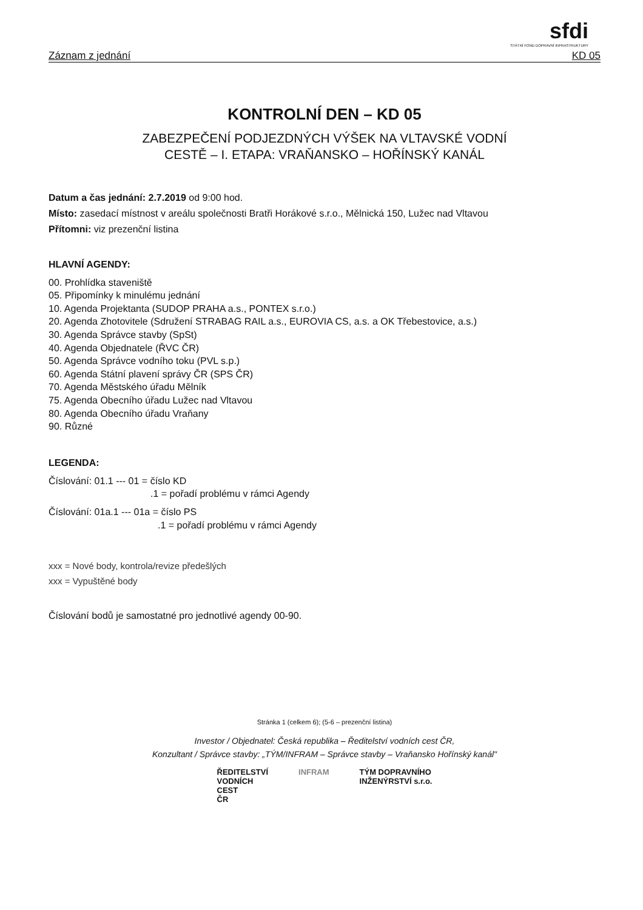sfdi
STÁTNÍ FOND DOPRAVNÍ INFRASTRUKTURY
Záznam z jednání KD 05
KONTROLNÍ DEN – KD 05
ZABEZPEČENÍ PODJEZDNÝCH VÝŠEK NA VLTAVSKÉ VODNÍ
CESTĚ – I. ETAPA: VRAŇANSKO – HOŘÍNSKÝ KANÁL
Datum a čas jednání: 2.7.2019 od 9:00 hod.
Místo: zasedací místnost v areálu společnosti Bratři Horákové s.r.o., Mělnická 150, Lužec nad Vltavou
Přítomni: viz prezenční listina
HLAVNÍ AGENDY:
00. Prohlídka staveniště
05. Připomínky k minulému jednání
10. Agenda Projektanta (SUDOP PRAHA a.s., PONTEX s.r.o.)
20. Agenda Zhotovitele (Sdružení STRABAG RAIL a.s., EUROVIA CS, a.s. a OK Třebestovice, a.s.)
30. Agenda Správce stavby (SpSt)
40. Agenda Objednatele (ŘVC ČR)
50. Agenda Správce vodního toku (PVL s.p.)
60. Agenda Státní plavení správy ČR (SPS ČR)
70. Agenda Městského úřadu Mělník
75. Agenda Obecního úřadu Lužec nad Vltavou
80. Agenda Obecního úřadu Vraňany
90. Různé
LEGENDA:
Číslování: 01.1 --- 01 = číslo KD
.1 = pořadí problému v rámci Agendy
Číslování: 01a.1 --- 01a = číslo PS
.1 = pořadí problému v rámci Agendy
xxx = Nové body, kontrola/revize předešlých
xxx = Vypuštěné body
Číslování bodů je samostatné pro jednotlivé agendy 00-90.
Stránka 1 (celkem 6); (5-6 – prezenční listina)
Investor / Objednatel: Česká republika – Ředitelství vodních cest ČR,
Konzultant / Správce stavby: „TÝM/INFRAM – Správce stavby – Vraňansko Hořínský kanál"
ŘEDITELSTVÍ
VODNÍCH
CEST
ČR
INFRAM TÝM DOPRAVNÍHO
INŽENÝRSTVÍ s.r.o.